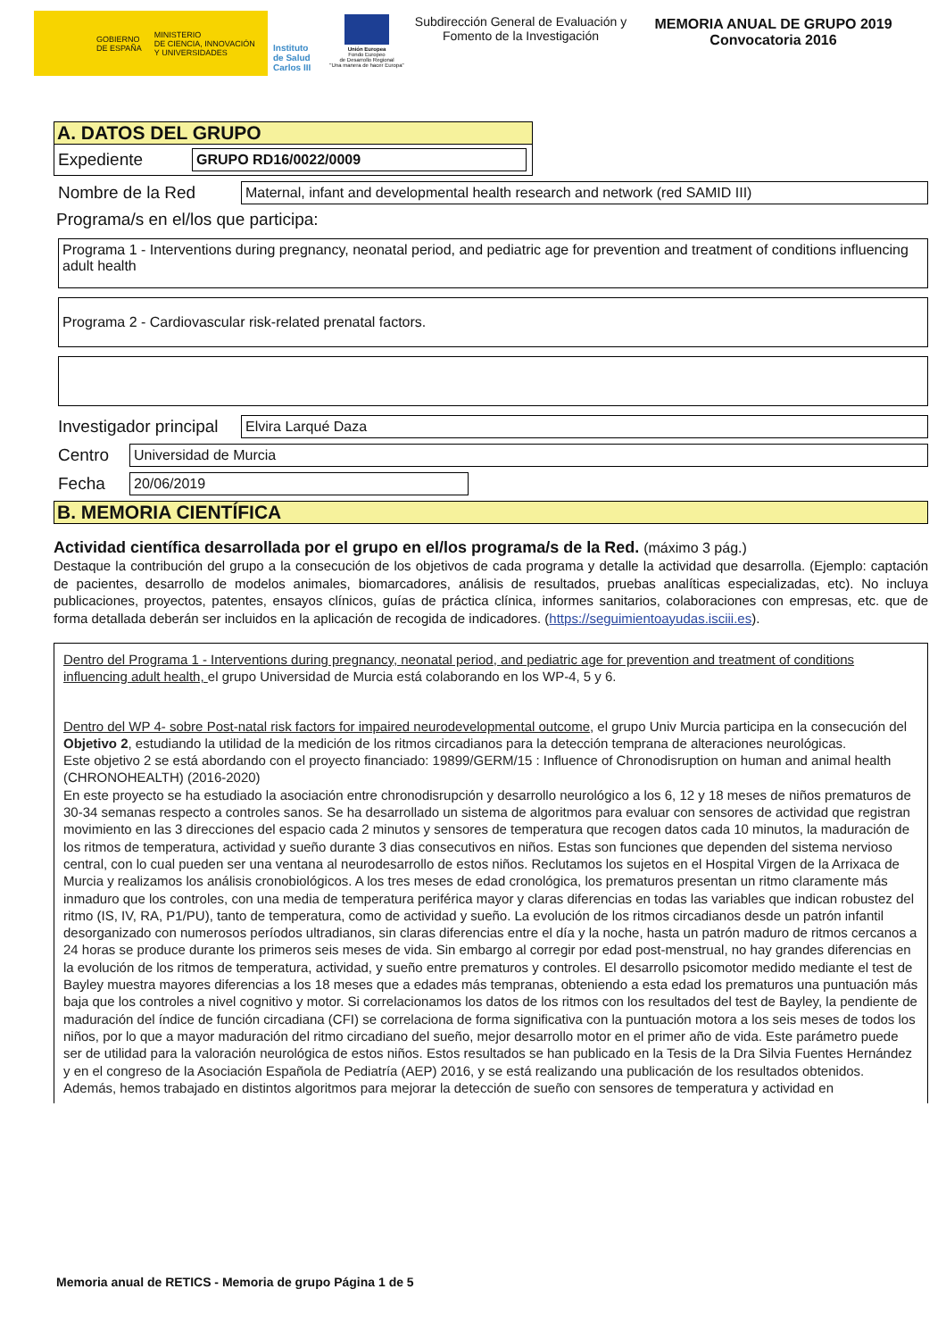GOBIERNO
DE ESPAÑA MINISTERIO
DE CIENCIA, INNOVACIÓN
Y UNIVERSIDADES
Instituto
de Salud
Carlos III
Unión Europea
Fondo Europeo
de Desarrollo Regional
"Una manera de hacer Europa"
Subdirección General de Evaluación y Fomento de la Investigación
MEMORIA ANUAL DE GRUPO 2019
Convocatoria 2016
A. DATOS DEL GRUPO
Expediente
GRUPO RD16/0022/0009
Nombre de la Red
Maternal, infant and developmental health research and network (red SAMID III)
Programa/s en el/los que participa:
Programa 1 - Interventions during pregnancy, neonatal period, and pediatric age for prevention and treatment of conditions influencing adult health
Programa 2 - Cardiovascular risk-related prenatal factors.
Investigador principal
Elvira Larqué Daza
Centro
Universidad de Murcia
Fecha
20/06/2019
B. MEMORIA CIENTÍFICA
Actividad científica desarrollada por el grupo en el/los programa/s de la Red. (máximo 3 pág.)
Destaque la contribución del grupo a la consecución de los objetivos de cada programa y detalle la actividad que desarrolla. (Ejemplo: captación de pacientes, desarrollo de modelos animales, biomarcadores, análisis de resultados, pruebas analíticas especializadas, etc). No incluya publicaciones, proyectos, patentes, ensayos clínicos, guías de práctica clínica, informes sanitarios, colaboraciones con empresas, etc. que de forma detallada deberán ser incluidos en la aplicación de recogida de indicadores. (https://seguimientoayudas.isciii.es).
Dentro del Programa 1 - Interventions during pregnancy, neonatal period, and pediatric age for prevention and treatment of conditions influencing adult health, el grupo Universidad de Murcia está colaborando en los WP-4, 5 y 6.
Dentro del WP 4- sobre Post-natal risk factors for impaired neurodevelopmental outcome, el grupo Univ Murcia participa en la consecución del Objetivo 2, estudiando la utilidad de la medición de los ritmos circadianos para la detección temprana de alteraciones neurológicas.
Este objetivo 2 se está abordando con el proyecto financiado: 19899/GERM/15 : Influence of Chronodisruption on human and animal health (CHRONOHEALTH) (2016-2020)
En este proyecto se ha estudiado la asociación entre chronodisrupción y desarrollo neurológico a los 6, 12 y 18 meses de niños prematuros de 30-34 semanas respecto a controles sanos. Se ha desarrollado un sistema de algoritmos para evaluar con sensores de actividad que registran movimiento en las 3 direcciones del espacio cada 2 minutos y sensores de temperatura que recogen datos cada 10 minutos, la maduración de los ritmos de temperatura, actividad y sueño durante 3 dias consecutivos en niños. Estas son funciones que dependen del sistema nervioso central, con lo cual pueden ser una ventana al neurodesarrollo de estos niños. Reclutamos los sujetos en el Hospital Virgen de la Arrixaca de Murcia y realizamos los análisis cronobiológicos. A los tres meses de edad cronológica, los prematuros presentan un ritmo claramente más inmaduro que los controles, con una media de temperatura periférica mayor y claras diferencias en todas las variables que indican robustez del ritmo (IS, IV, RA, P1/PU), tanto de temperatura, como de actividad y sueño. La evolución de los ritmos circadianos desde un patrón infantil desorganizado con numerosos períodos ultradianos, sin claras diferencias entre el día y la noche, hasta un patrón maduro de ritmos cercanos a 24 horas se produce durante los primeros seis meses de vida. Sin embargo al corregir por edad post-menstrual, no hay grandes diferencias en la evolución de los ritmos de temperatura, actividad, y sueño entre prematuros y controles. El desarrollo psicomotor medido mediante el test de Bayley muestra mayores diferencias a los 18 meses que a edades más tempranas, obteniendo a esta edad los prematuros una puntuación más baja que los controles a nivel cognitivo y motor. Si correlacionamos los datos de los ritmos con los resultados del test de Bayley, la pendiente de maduración del índice de función circadiana (CFI) se correlaciona de forma significativa con la puntuación motora a los seis meses de todos los niños, por lo que a mayor maduración del ritmo circadiano del sueño, mejor desarrollo motor en el primer año de vida. Este parámetro puede ser de utilidad para la valoración neurológica de estos niños. Estos resultados se han publicado en la Tesis de la Dra Silvia Fuentes Hernández y en el congreso de la Asociación Española de Pediatría (AEP) 2016, y se está realizando una publicación de los resultados obtenidos.
Además, hemos trabajado en distintos algoritmos para mejorar la detección de sueño con sensores de temperatura y actividad en
Memoria anual de RETICS - Memoria de grupo Página 1 de 5